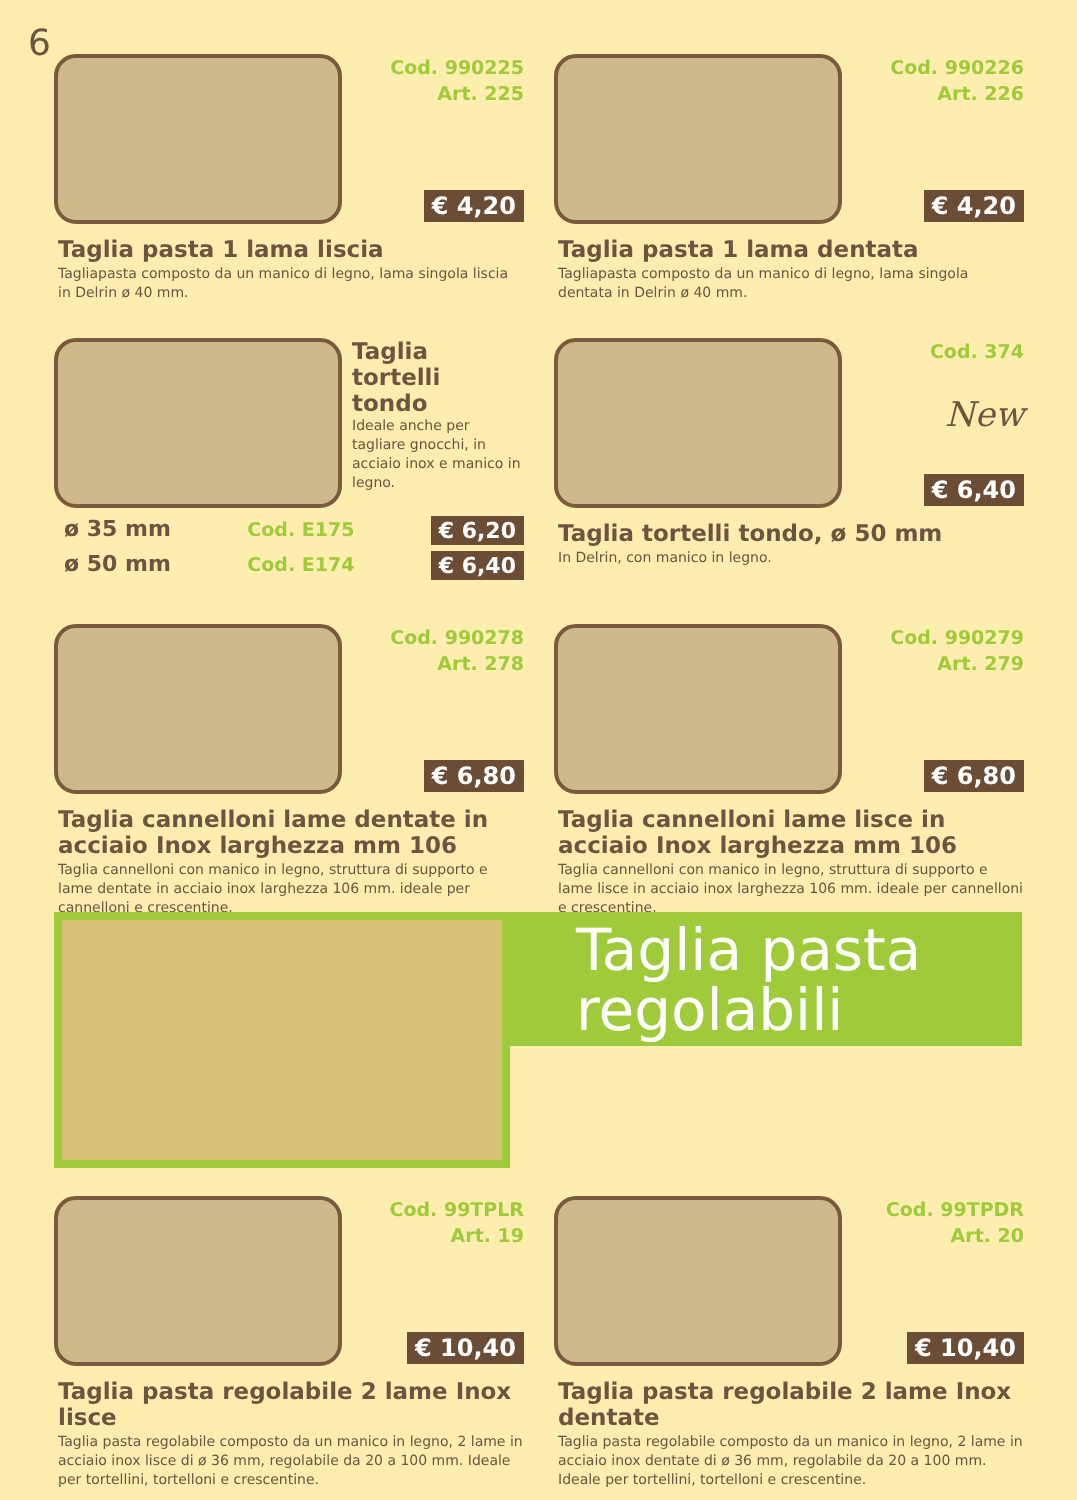6
Cod. 990225
Art. 225
€ 4,20
Taglia pasta 1 lama liscia
Tagliapasta composto da un manico di legno, lama singola liscia in Delrin ø 40 mm.
Cod. 990226
Art. 226
€ 4,20
Taglia pasta 1 lama dentata
Tagliapasta composto da un manico di legno, lama singola dentata in Delrin ø 40 mm.
Taglia
tortelli
tondo
Ideale anche per tagliare gnocchi, in acciaio inox e manico in legno.
ø 35 mm Cod. E175 € 6,20
ø 50 mm Cod. E174 € 6,40
Cod. 374
New
€ 6,40
Taglia tortelli tondo, ø 50 mm
In Delrin, con manico in legno.
Cod. 990278
Art. 278
€ 6,80
Taglia cannelloni lame dentate in acciaio Inox larghezza mm 106
Taglia cannelloni con manico in legno, struttura di supporto e lame dentate in acciaio inox larghezza 106 mm. ideale per cannelloni e crescentine.
Cod. 990279
Art. 279
€ 6,80
Taglia cannelloni lame lisce in acciaio Inox larghezza mm 106
Taglia cannelloni con manico in legno, struttura di supporto e lame lisce in acciaio inox larghezza 106 mm. ideale per cannelloni e crescentine.
Taglia pasta regolabili
Cod. 99TPLR
Art. 19
€ 10,40
Taglia pasta regolabile 2 lame Inox lisce
Taglia pasta regolabile composto da un manico in legno, 2 lame in acciaio inox lisce di ø 36 mm, regolabile da 20 a 100 mm. Ideale per tortellini, tortelloni e crescentine.
Cod. 99TPDR
Art. 20
€ 10,40
Taglia pasta regolabile 2 lame Inox dentate
Taglia pasta regolabile composto da un manico in legno, 2 lame in acciaio inox dentate di ø 36 mm, regolabile da 20 a 100 mm. Ideale per tortellini, tortelloni e crescentine.